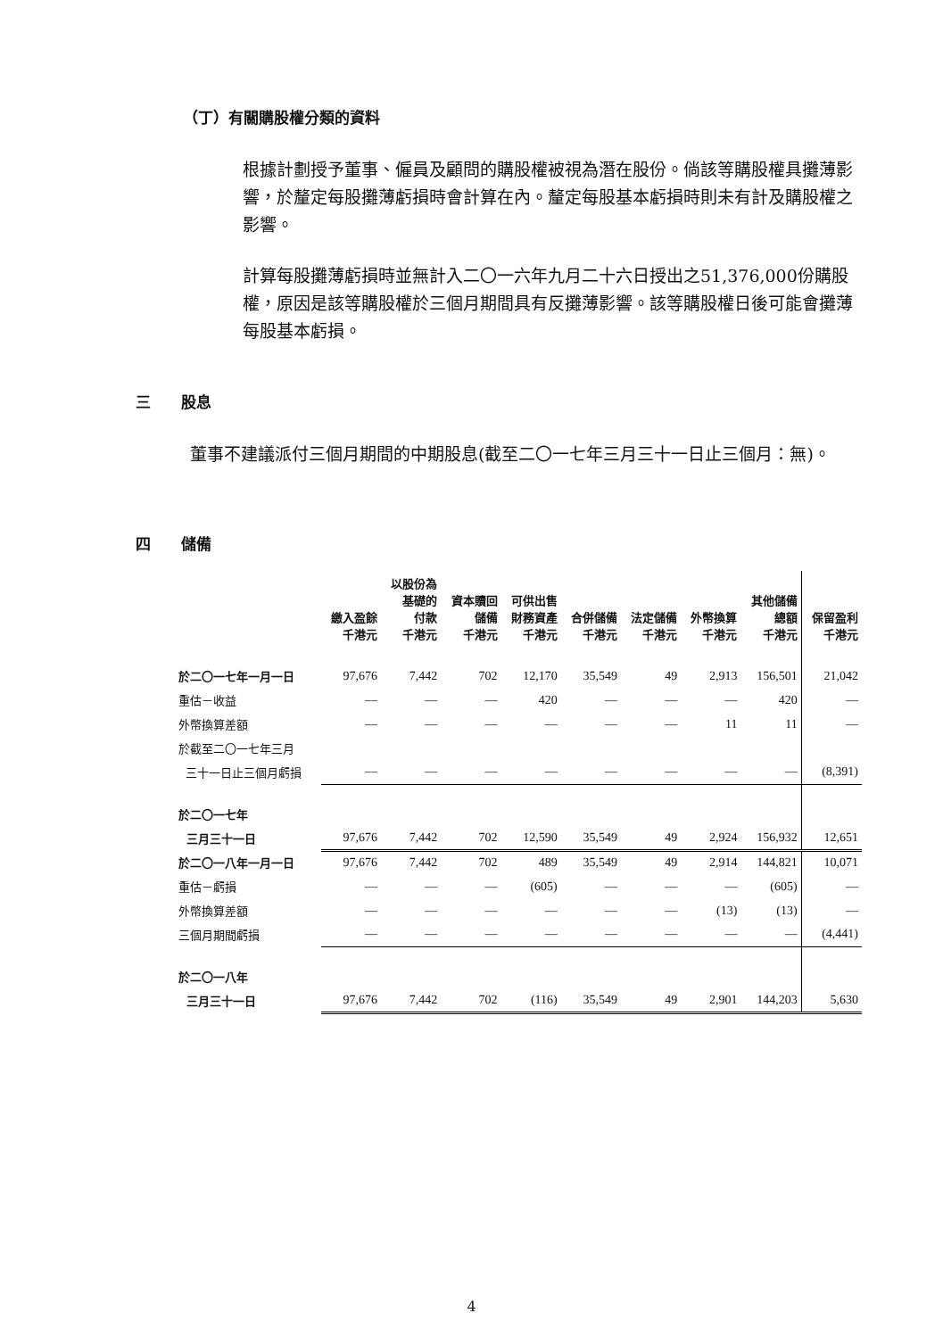（丁）有關購股權分類的資料
根據計劃授予董事、僱員及顧問的購股權被視為潛在股份。倘該等購股權具攤薄影響，於釐定每股攤薄虧損時會計算在內。釐定每股基本虧損時則未有計及購股權之影響。
計算每股攤薄虧損時並無計入二〇一六年九月二十六日授出之51,376,000份購股權，原因是該等購股權於三個月期間具有反攤薄影響。該等購股權日後可能會攤薄每股基本虧損。
三　　股息
董事不建議派付三個月期間的中期股息(截至二〇一七年三月三十一日止三個月：無)。
四　　儲備
| | 繳入盈餘 千港元 | 以股份為 基礎的 付款 千港元 | 資本贖回 儲備 千港元 | 可供出售 財務資產 千港元 | 合併儲備 千港元 | 法定儲備 千港元 | 外幣換算 千港元 | 其他儲備 總額 千港元 | 保留盈利 千港元 |
| --- | --- | --- | --- | --- | --- | --- | --- | --- | --- |
| 於二〇一七年一月一日 | 97,676 | 7,442 | 702 | 12,170 | 35,549 | 49 | 2,913 | 156,501 | 21,042 |
| 重估－收益 | — | — | — | 420 | — | — | — | 420 | — |
| 外幣換算差額 | — | — | — | — | — | — | 11 | 11 | — |
| 於截至二〇一七年三月 | | | | | | | | | |
| 三十一日止三個月虧損 | — | — | — | — | — | — | — | — | (8,391) |
| 於二〇一七年 | | | | | | | | | |
| 三月三十一日 | 97,676 | 7,442 | 702 | 12,590 | 35,549 | 49 | 2,924 | 156,932 | 12,651 |
| 於二〇一八年一月一日 | 97,676 | 7,442 | 702 | 489 | 35,549 | 49 | 2,914 | 144,821 | 10,071 |
| 重估－虧損 | — | — | — | (605) | — | — | — | (605) | — |
| 外幣換算差額 | — | — | — | — | — | — | (13) | (13) | — |
| 三個月期間虧損 | — | — | — | — | — | — | — | — | (4,441) |
| 於二〇一八年 | | | | | | | | | |
| 三月三十一日 | 97,676 | 7,442 | 702 | (116) | 35,549 | 49 | 2,901 | 144,203 | 5,630 |
4